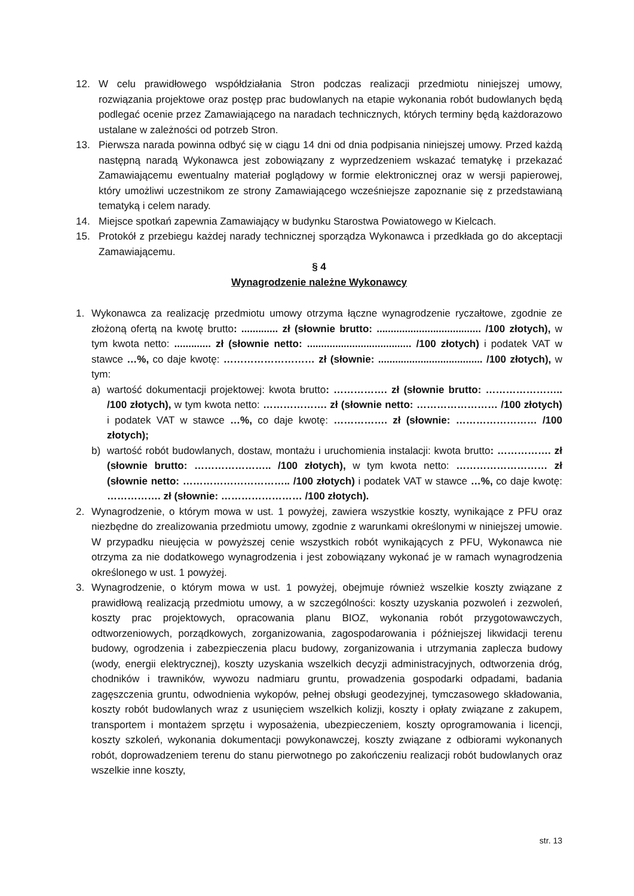12. W celu prawidłowego współdziałania Stron podczas realizacji przedmiotu niniejszej umowy, rozwiązania projektowe oraz postęp prac budowlanych na etapie wykonania robót budowlanych będą podlegać ocenie przez Zamawiającego na naradach technicznych, których terminy będą każdorazowo ustalane w zależności od potrzeb Stron.
13. Pierwsza narada powinna odbyć się w ciągu 14 dni od dnia podpisania niniejszej umowy. Przed każdą następną naradą Wykonawca jest zobowiązany z wyprzedzeniem wskazać tematykę i przekazać Zamawiającemu ewentualny materiał poglądowy w formie elektronicznej oraz w wersji papierowej, który umożliwi uczestnikom ze strony Zamawiającego wcześniejsze zapoznanie się z przedstawianą tematyką i celem narady.
14. Miejsce spotkań zapewnia Zamawiający w budynku Starostwa Powiatowego w Kielcach.
15. Protokół z przebiegu każdej narady technicznej sporządza Wykonawca i przedkłada go do akceptacji Zamawiającemu.
§ 4
Wynagrodzenie należne Wykonawcy
1. Wykonawca za realizację przedmiotu umowy otrzyma łączne wynagrodzenie ryczałtowe, zgodnie ze złożoną ofertą na kwotę brutto: ............. zł (słownie brutto: ..................................... /100 złotych), w tym kwota netto: ............. zł (słownie netto: ..................................... /100 złotych) i podatek VAT w stawce …%, co daje kwotę: ……………………… zł (słownie: ..................................... /100 złotych), w tym:
a) wartość dokumentacji projektowej: kwota brutto: ……………. zł (słownie brutto: ………………….. /100 złotych), w tym kwota netto: ………………. zł (słownie netto: …………………… /100 złotych) i podatek VAT w stawce …%, co daje kwotę: ……………. zł (słownie: …………………… /100 złotych);
b) wartość robót budowlanych, dostaw, montażu i uruchomienia instalacji: kwota brutto: ……………. zł (słownie brutto: ………………….. /100 złotych), w tym kwota netto: ……………………… zł (słownie netto: ………………………….. /100 złotych) i podatek VAT w stawce …%, co daje kwotę: ……………. zł (słownie: …………………… /100 złotych).
2. Wynagrodzenie, o którym mowa w ust. 1 powyżej, zawiera wszystkie koszty, wynikające z PFU oraz niezbędne do zrealizowania przedmiotu umowy, zgodnie z warunkami określonymi w niniejszej umowie. W przypadku nieujęcia w powyższej cenie wszystkich robót wynikających z PFU, Wykonawca nie otrzyma za nie dodatkowego wynagrodzenia i jest zobowiązany wykonać je w ramach wynagrodzenia określonego w ust. 1 powyżej.
3. Wynagrodzenie, o którym mowa w ust. 1 powyżej, obejmuje również wszelkie koszty związane z prawidłową realizacją przedmiotu umowy, a w szczególności: koszty uzyskania pozwoleń i zezwoleń, koszty prac projektowych, opracowania planu BIOZ, wykonania robót przygotowawczych, odtworzeniowych, porządkowych, zorganizowania, zagospodarowania i późniejszej likwidacji terenu budowy, ogrodzenia i zabezpieczenia placu budowy, zorganizowania i utrzymania zaplecza budowy (wody, energii elektrycznej), koszty uzyskania wszelkich decyzji administracyjnych, odtworzenia dróg, chodników i trawników, wywozu nadmiaru gruntu, prowadzenia gospodarki odpadami, badania zagęszczenia gruntu, odwodnienia wykopów, pełnej obsługi geodezyjnej, tymczasowego składowania, koszty robót budowlanych wraz z usunięciem wszelkich kolizji, koszty i opłaty związane z zakupem, transportem i montażem sprzętu i wyposażenia, ubezpieczeniem, koszty oprogramowania i licencji, koszty szkoleń, wykonania dokumentacji powykonawczej, koszty związane z odbiorami wykonanych robót, doprowadzeniem terenu do stanu pierwotnego po zakończeniu realizacji robót budowlanych oraz wszelkie inne koszty,
str. 13